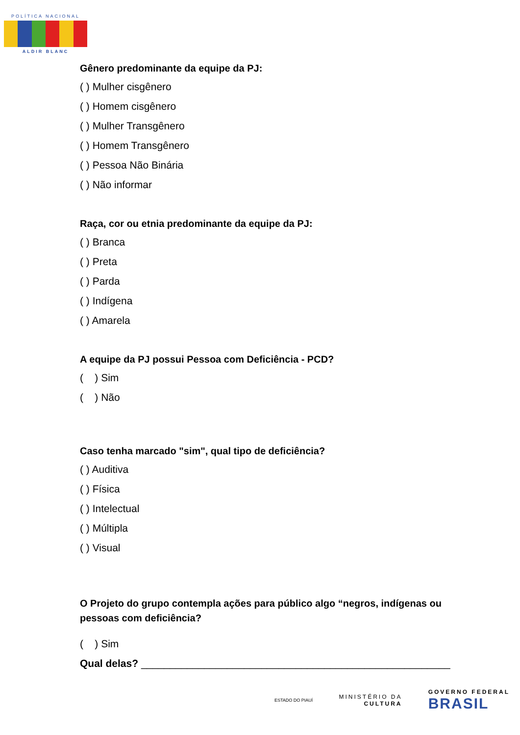POLÍTICA NACIONAL
ALDIR BLANC
Gênero predominante da equipe da PJ:
( ) Mulher cisgênero
( ) Homem cisgênero
( ) Mulher Transgênero
( ) Homem Transgênero
( ) Pessoa Não Binária
( ) Não informar
Raça, cor ou etnia predominante da equipe da PJ:
( ) Branca
( ) Preta
( ) Parda
( ) Indígena
( ) Amarela
A equipe da PJ possui Pessoa com Deficiência - PCD?
( ) Sim
( ) Não
Caso tenha marcado "sim", qual tipo de deficiência?
( ) Auditiva
( ) Física
( ) Intelectual
( ) Múltipla
( ) Visual
O Projeto do grupo contempla ações para público algo “negros, indígenas ou pessoas com deficiência?
( ) Sim
Qual delas? ______________________________________________________
ESTADO DO PIAUÍ
MINISTÉRIO DA
CULTURA
GOVERNO FEDERAL
BRASIL